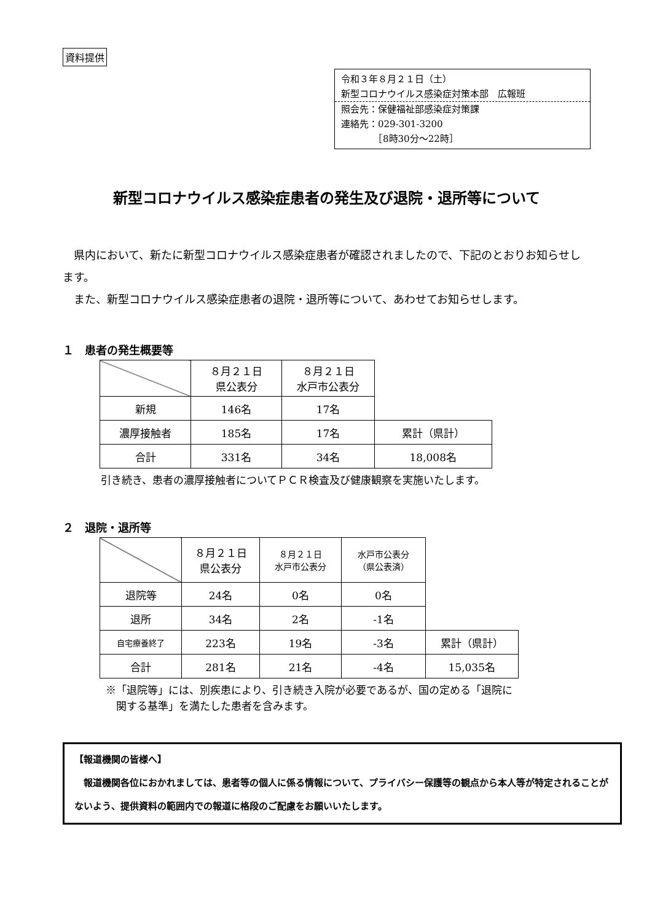資料提供
令和３年８月２１日（土）
新型コロナウイルス感染症対策本部　広報班
照会先：保健福祉部感染症対策課
連絡先：029-301-3200
　　　　［8時30分～22時］
新型コロナウイルス感染症患者の発生及び退院・退所等について
県内において、新たに新型コロナウイルス感染症患者が確認されましたので、下記のとおりお知らせします。
また、新型コロナウイルス感染症患者の退院・退所等について、あわせてお知らせします。
１　患者の発生概要等
| | ８月２１日 県公表分 | ８月２１日 水戸市公表分 | |
| 新規 | 146名 | 17名 | |
| 濃厚接触者 | 185名 | 17名 | 累計（県計） |
| 合計 | 331名 | 34名 | 18,008名 |
引き続き、患者の濃厚接触者についてＰＣＲ検査及び健康観察を実施いたします。
２　退院・退所等
| | ８月２１日 県公表分 | ８月２１日 水戸市公表分 | 水戸市公表分 （県公表済） | |
| 退院等 | 24名 | 0名 | 0名 | |
| 退所 | 34名 | 2名 | -1名 | |
| 自宅療養終了 | 223名 | 19名 | -3名 | 累計（県計） |
| 合計 | 281名 | 21名 | -4名 | 15,035名 |
※「退院等」には、別疾患により、引き続き入院が必要であるが、国の定める「退院に
　関する基準」を満たした患者を含みます。
【報道機関の皆様へ】
　報道機関各位におかれましては、患者等の個人に係る情報について、プライバシー保護等の観点から本人等が特定されることがないよう、提供資料の範囲内での報道に格段のご配慮をお願いいたします。